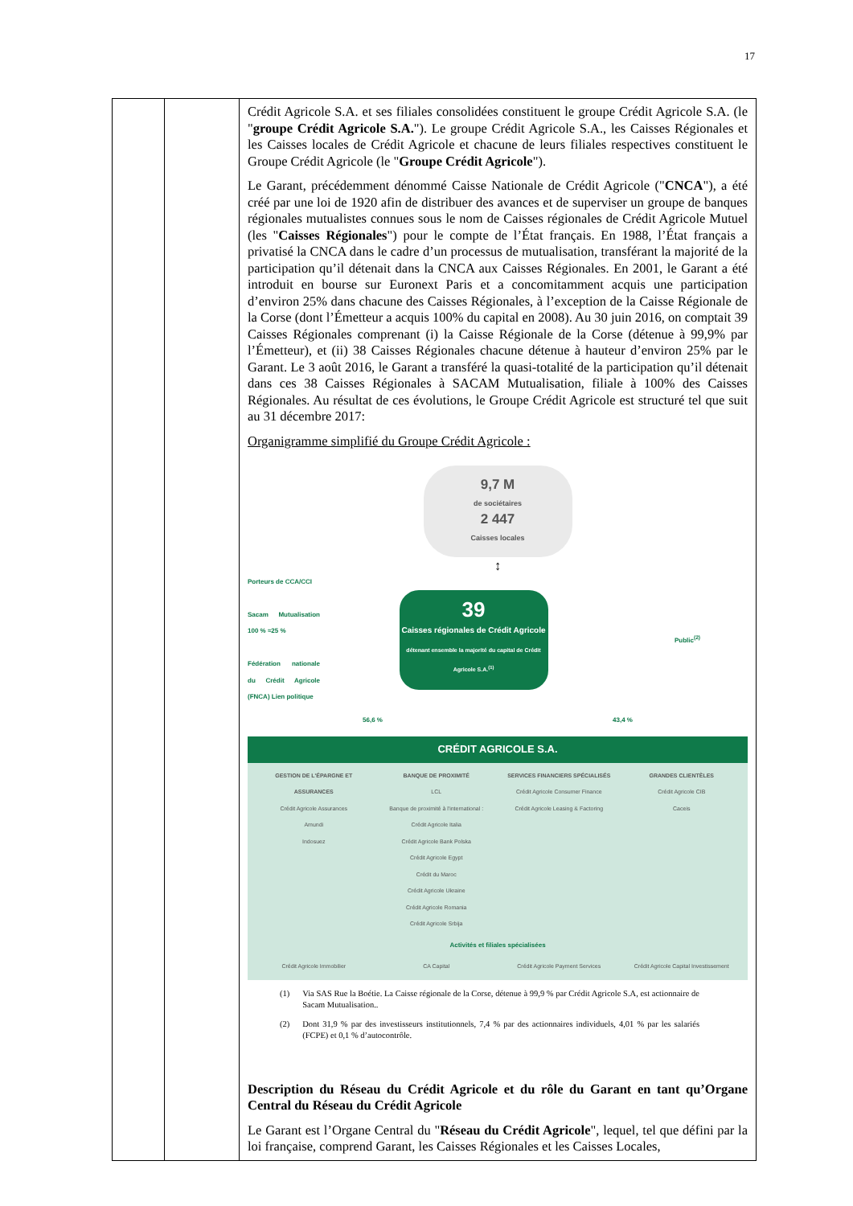17
| | | Crédit Agricole S.A. et ses filiales consolidées constituent le groupe Crédit Agricole S.A. (le " groupe Crédit Agricole S.A. "). Le groupe Crédit Agricole S.A., les Caisses Régionales et les Caisses locales de Crédit Agricole et chacune de leurs filiales respectives constituent le Groupe Crédit Agricole (le " Groupe Crédit Agricole "). Le Garant, précédemment dénommé Caisse Nationale de Crédit Agricole (" CNCA "), a été créé par une loi de 1920 afin de distribuer des avances et de superviser un groupe de banques régionales mutualistes connues sous le nom de Caisses régionales de Crédit Agricole Mutuel (les " Caisses Régionales ") pour le compte de l’État français. En 1988, l’État français a privatisé la CNCA dans le cadre d’un processus de mutualisation, transférant la majorité de la participation qu’il détenait dans la CNCA aux Caisses Régionales. En 2001, le Garant a été introduit en bourse sur Euronext Paris et a concomitamment acquis une participation d’environ 25% dans chacune des Caisses Régionales, à l’exception de la Caisse Régionale de la Corse (dont l’Émetteur a acquis 100% du capital en 2008). Au 30 juin 2016, on comptait 39 Caisses Régionales comprenant (i) la Caisse Régionale de la Corse (détenue à 99,9% par l’Émetteur), et (ii) 38 Caisses Régionales chacune détenue à hauteur d’environ 25% par le Garant. Le 3 août 2016, le Garant a transféré la quasi-totalité de la participation qu’il détenait dans ces 38 Caisses Régionales à SACAM Mutualisation, filiale à 100% des Caisses Régionales. Au résultat de ces évolutions, le Groupe Crédit Agricole est structuré tel que suit au 31 décembre 2017: Organigramme simplifié du Groupe Crédit Agricole : 9,7 M de sociétaires 2 447 Caisses locales ↕ Porteurs de CCA/CCI Sacam Mutualisation 100 % ≈25 % Fédération nationale du Crédit Agricole (FNCA) Lien politique 39 Caisses régionales de Crédit Agricole détenant ensemble la majorité du capital de Crédit Agricole S.A.<sup>(1)</sup> Public<sup>(2)</sup> 56,6 % 43,4 % CRÉDIT AGRICOLE S.A. GESTION DE L'ÉPARGNE ET ASSURANCES Crédit Agricole Assurances Amundi Indosuez BANQUE DE PROXIMITÉ LCL Banque de proximité à l'international : Crédit Agricole Italia Crédit Agricole Bank Polska Crédit Agricole Egypt Crédit du Maroc Crédit Agricole Ukraine Crédit Agricole Romania Crédit Agricole Srbija SERVICES FINANCIERS SPÉCIALISÉS Crédit Agricole Consumer Finance Crédit Agricole Leasing & Factoring GRANDES CLIENTÈLES Crédit Agricole CIB Caceis Activités et filiales spécialisées Crédit Agricole Immobilier CA Capital Crédit Agricole Payment Services Crédit Agricole Capital Investissement (1) Via SAS Rue la Boétie. La Caisse régionale de la Corse, détenue à 99,9 % par Crédit Agricole S.A, est actionnaire de Sacam Mutualisation.. (2) Dont 31,9 % par des investisseurs institutionnels, 7,4 % par des actionnaires individuels, 4,01 % par les salariés (FCPE) et 0,1 % d’autocontrôle. Description du Réseau du Crédit Agricole et du rôle du Garant en tant qu’Organe Central du Réseau du Crédit Agricole Le Garant est l’Organe Central du " Réseau du Crédit Agricole ", lequel, tel que défini par la loi française, comprend Garant, les Caisses Régionales et les Caisses Locales, |